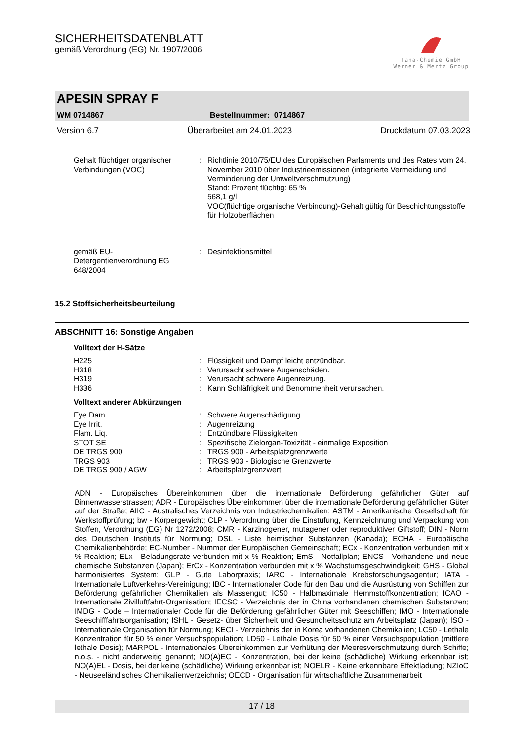SICHERHEITSDATENBLATT
gemäß Verordnung (EG) Nr. 1907/2006
Tana-Chemie GmbH
Werner & Mertz Group
APESIN SPRAY F
WM 0714867 Bestellnummer: 0714867
Version 6.7 Überarbeitet am 24.01.2023 Druckdatum 07.03.2023
| Gehalt flüchtiger organischer Verbindungen (VOC) | : | Richtlinie 2010/75/EU des Europäischen Parlaments und des Rates vom 24. November 2010 über Industrieemissionen (integrierte Vermeidung und Verminderung der Umweltverschmutzung) Stand: Prozent flüchtig: 65 % 568,1 g/l VOC(flüchtige organische Verbindung)-Gehalt gültig für Beschichtungsstoffe für Holzoberflächen |
| gemäß EU- Detergentienverordnung EG 648/2004 | : | Desinfektionsmittel |
15.2 Stoffsicherheitsbeurteilung
ABSCHNITT 16: Sonstige Angaben
Volltext der H-Sätze
| H225 | : | Flüssigkeit und Dampf leicht entzündbar. |
| H318 | : | Verursacht schwere Augenschäden. |
| H319 | : | Verursacht schwere Augenreizung. |
| H336 | : | Kann Schläfrigkeit und Benommenheit verursachen. |
Volltext anderer Abkürzungen
| Eye Dam. | : | Schwere Augenschädigung |
| Eye Irrit. | : | Augenreizung |
| Flam. Liq. | : | Entzündbare Flüssigkeiten |
| STOT SE | : | Spezifische Zielorgan-Toxizität - einmalige Exposition |
| DE TRGS 900 | : | TRGS 900 - Arbeitsplatzgrenzwerte |
| TRGS 903 | : | TRGS 903 - Biologische Grenzwerte |
| DE TRGS 900 / AGW | : | Arbeitsplatzgrenzwert |
ADN - Europäisches Übereinkommen über die internationale Beförderung gefährlicher Güter auf Binnenwasserstrassen; ADR - Europäisches Übereinkommen über die internationale Beförderung gefährlicher Güter auf der Straße; AIIC - Australisches Verzeichnis von Industriechemikalien; ASTM - Amerikanische Gesellschaft für Werkstoffprüfung; bw - Körpergewicht; CLP - Verordnung über die Einstufung, Kennzeichnung und Verpackung von Stoffen, Verordnung (EG) Nr 1272/2008; CMR - Karzinogener, mutagener oder reproduktiver Giftstoff; DIN - Norm des Deutschen Instituts für Normung; DSL - Liste heimischer Substanzen (Kanada); ECHA - Europäische Chemikalienbehörde; EC-Number - Nummer der Europäischen Gemeinschaft; ECx - Konzentration verbunden mit x % Reaktion; ELx - Beladungsrate verbunden mit x % Reaktion; EmS - Notfallplan; ENCS - Vorhandene und neue chemische Substanzen (Japan); ErCx - Konzentration verbunden mit x % Wachstumsgeschwindigkeit; GHS - Global harmonisiertes System; GLP - Gute Laborpraxis; IARC - Internationale Krebsforschungsagentur; IATA - Internationale Luftverkehrs-Vereinigung; IBC - Internationaler Code für den Bau und die Ausrüstung von Schiffen zur Beförderung gefährlicher Chemikalien als Massengut; IC50 - Halbmaximale Hemmstoffkonzentration; ICAO - Internationale Zivilluftfahrt-Organisation; IECSC - Verzeichnis der in China vorhandenen chemischen Substanzen; IMDG - Code – Internationaler Code für die Beförderung gefährlicher Güter mit Seeschiffen; IMO - Internationale Seeschifffahrtsorganisation; ISHL - Gesetz- über Sicherheit und Gesundheitsschutz am Arbeitsplatz (Japan); ISO - Internationale Organisation für Normung; KECI - Verzeichnis der in Korea vorhandenen Chemikalien; LC50 - Lethale Konzentration für 50 % einer Versuchspopulation; LD50 - Lethale Dosis für 50 % einer Versuchspopulation (mittlere lethale Dosis); MARPOL - Internationales Übereinkommen zur Verhütung der Meeresverschmutzung durch Schiffe; n.o.s. - nicht anderweitig genannt; NO(A)EC - Konzentration, bei der keine (schädliche) Wirkung erkennbar ist; NO(A)EL - Dosis, bei der keine (schädliche) Wirkung erkennbar ist; NOELR - Keine erkennbare Effektladung; NZIoC - Neuseeländisches Chemikalienverzeichnis; OECD - Organisation für wirtschaftliche Zusammenarbeit
17 / 18